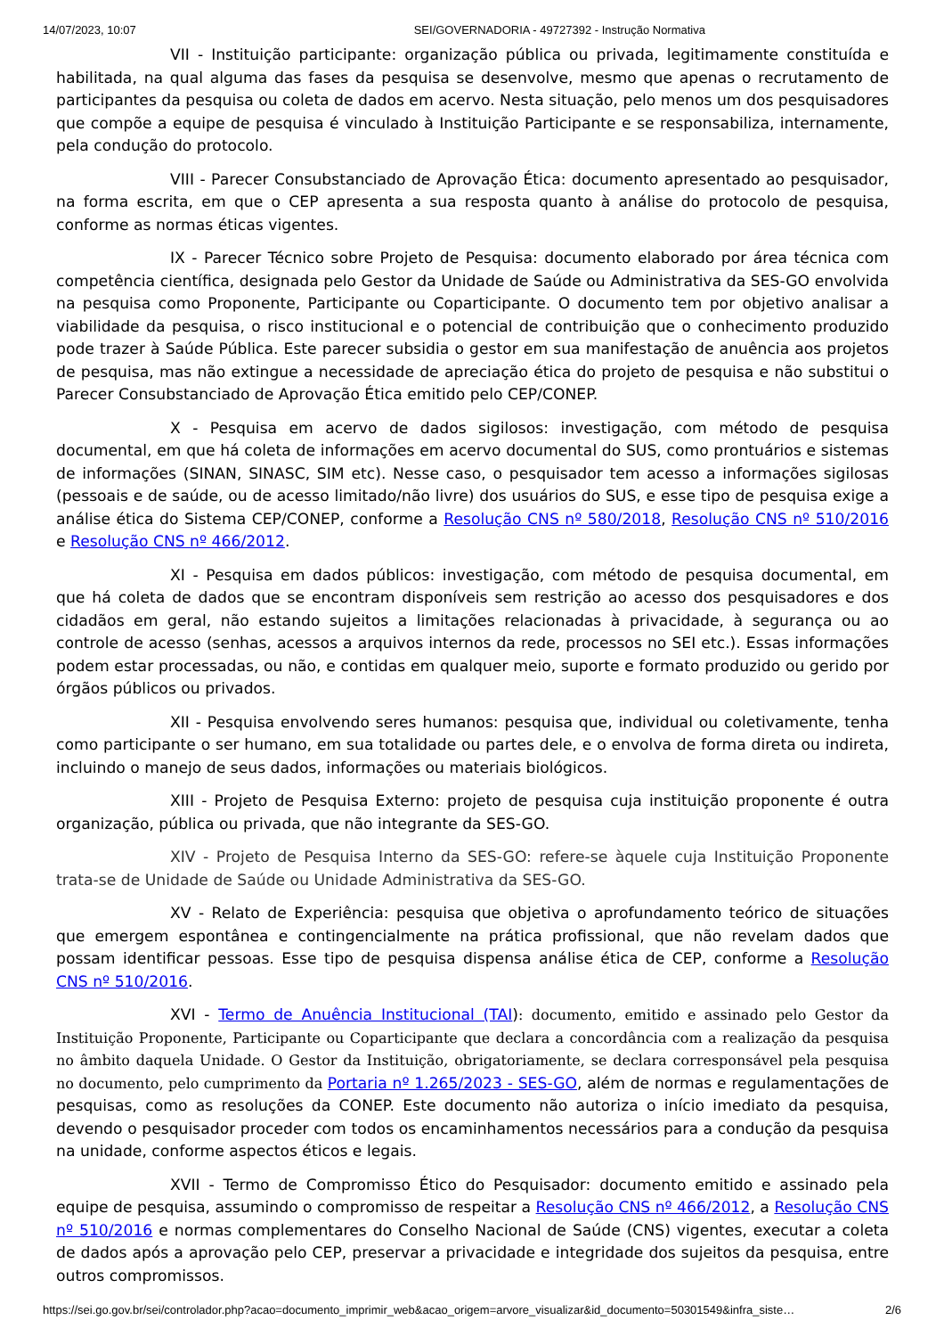14/07/2023, 10:07 SEI/GOVERNADORIA - 49727392 - Instrução Normativa
VII - Instituição participante: organização pública ou privada, legitimamente constituída e habilitada, na qual alguma das fases da pesquisa se desenvolve, mesmo que apenas o recrutamento de participantes da pesquisa ou coleta de dados em acervo. Nesta situação, pelo menos um dos pesquisadores que compõe a equipe de pesquisa é vinculado à Instituição Participante e se responsabiliza, internamente, pela condução do protocolo.
VIII - Parecer Consubstanciado de Aprovação Ética: documento apresentado ao pesquisador, na forma escrita, em que o CEP apresenta a sua resposta quanto à análise do protocolo de pesquisa, conforme as normas éticas vigentes.
IX - Parecer Técnico sobre Projeto de Pesquisa: documento elaborado por área técnica com competência científica, designada pelo Gestor da Unidade de Saúde ou Administrativa da SES-GO envolvida na pesquisa como Proponente, Participante ou Coparticipante. O documento tem por objetivo analisar a viabilidade da pesquisa, o risco institucional e o potencial de contribuição que o conhecimento produzido pode trazer à Saúde Pública. Este parecer subsidia o gestor em sua manifestação de anuência aos projetos de pesquisa, mas não extingue a necessidade de apreciação ética do projeto de pesquisa e não substitui o Parecer Consubstanciado de Aprovação Ética emitido pelo CEP/CONEP.
X - Pesquisa em acervo de dados sigilosos: investigação, com método de pesquisa documental, em que há coleta de informações em acervo documental do SUS, como prontuários e sistemas de informações (SINAN, SINASC, SIM etc). Nesse caso, o pesquisador tem acesso a informações sigilosas (pessoais e de saúde, ou de acesso limitado/não livre) dos usuários do SUS, e esse tipo de pesquisa exige a análise ética do Sistema CEP/CONEP, conforme a Resolução CNS nº 580/2018, Resolução CNS nº 510/2016 e Resolução CNS nº 466/2012.
XI - Pesquisa em dados públicos: investigação, com método de pesquisa documental, em que há coleta de dados que se encontram disponíveis sem restrição ao acesso dos pesquisadores e dos cidadãos em geral, não estando sujeitos a limitações relacionadas à privacidade, à segurança ou ao controle de acesso (senhas, acessos a arquivos internos da rede, processos no SEI etc.). Essas informações podem estar processadas, ou não, e contidas em qualquer meio, suporte e formato produzido ou gerido por órgãos públicos ou privados.
XII - Pesquisa envolvendo seres humanos: pesquisa que, individual ou coletivamente, tenha como participante o ser humano, em sua totalidade ou partes dele, e o envolva de forma direta ou indireta, incluindo o manejo de seus dados, informações ou materiais biológicos.
XIII - Projeto de Pesquisa Externo: projeto de pesquisa cuja instituição proponente é outra organização, pública ou privada, que não integrante da SES-GO.
XIV - Projeto de Pesquisa Interno da SES-GO: refere-se àquele cuja Instituição Proponente trata-se de Unidade de Saúde ou Unidade Administrativa da SES-GO.
XV - Relato de Experiência: pesquisa que objetiva o aprofundamento teórico de situações que emergem espontânea e contingencialmente na prática profissional, que não revelam dados que possam identificar pessoas. Esse tipo de pesquisa dispensa análise ética de CEP, conforme a Resolução CNS nº 510/2016.
XVI - Termo de Anuência Institucional (TAI): documento, emitido e assinado pelo Gestor da Instituição Proponente, Participante ou Coparticipante que declara a concordância com a realização da pesquisa no âmbito daquela Unidade. O Gestor da Instituição, obrigatoriamente, se declara corresponsável pela pesquisa no documento, pelo cumprimento da Portaria nº 1.265/2023 - SES-GO, além de normas e regulamentações de pesquisas, como as resoluções da CONEP. Este documento não autoriza o início imediato da pesquisa, devendo o pesquisador proceder com todos os encaminhamentos necessários para a condução da pesquisa na unidade, conforme aspectos éticos e legais.
XVII - Termo de Compromisso Ético do Pesquisador: documento emitido e assinado pela equipe de pesquisa, assumindo o compromisso de respeitar a Resolução CNS nº 466/2012, a Resolução CNS nº 510/2016 e normas complementares do Conselho Nacional de Saúde (CNS) vigentes, executar a coleta de dados após a aprovação pelo CEP, preservar a privacidade e integridade dos sujeitos da pesquisa, entre outros compromissos.
https://sei.go.gov.br/sei/controlador.php?acao=documento_imprimir_web&acao_origem=arvore_visualizar&id_documento=50301549&infra_siste… 2/6